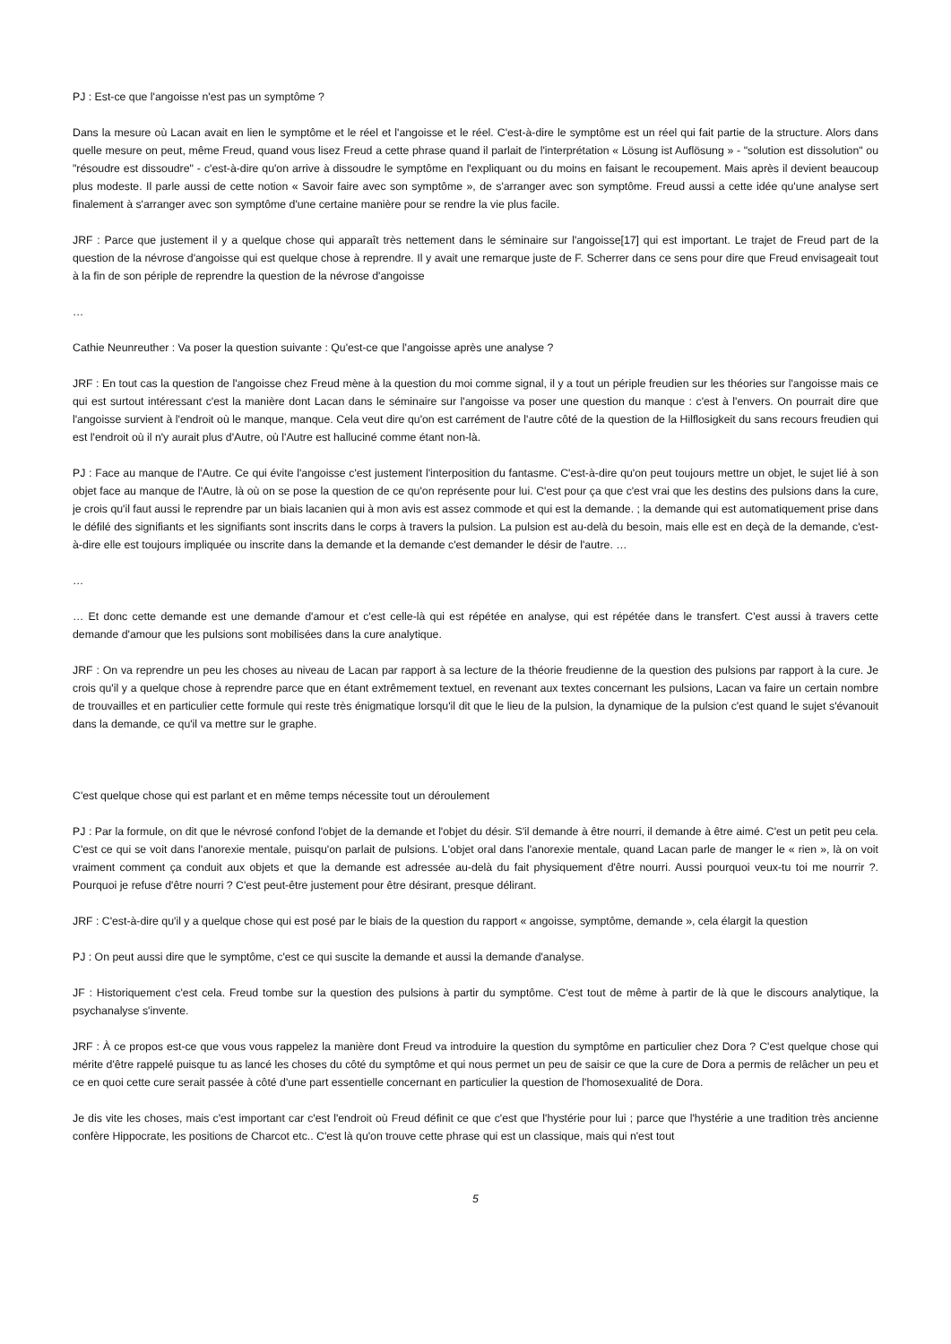PJ : Est-ce que l'angoisse n'est pas un symptôme ?
Dans la mesure où Lacan avait en lien le symptôme et le réel et l'angoisse et le réel. C'est-à-dire le symptôme est un réel qui fait partie de la structure. Alors dans quelle mesure on peut, même Freud, quand vous lisez Freud a cette phrase quand il parlait de l'interprétation « Lösung ist Auflösung » - "solution est dissolution" ou "résoudre est dissoudre" - c'est-à-dire qu'on arrive à dissoudre le symptôme en l'expliquant ou du moins en faisant le recoupement. Mais après il devient beaucoup plus modeste. Il parle aussi de cette notion « Savoir faire avec son symptôme », de s'arranger avec son symptôme. Freud aussi a cette idée qu'une analyse sert finalement à s'arranger avec son symptôme d'une certaine manière pour se rendre la vie plus facile.
JRF : Parce que justement il y a quelque chose qui apparaît très nettement dans le séminaire sur l'angoisse[17] qui est important. Le trajet de Freud part de la question de la névrose d'angoisse qui est quelque chose à reprendre. Il y avait une remarque juste de F. Scherrer dans ce sens pour dire que Freud envisageait tout à la fin de son périple de reprendre la question de la névrose d'angoisse
…
Cathie Neunreuther : Va poser la question suivante : Qu'est-ce que l'angoisse après une analyse ?
JRF : En tout cas la question de l'angoisse chez Freud mène à la question du moi comme signal, il y a tout un périple freudien sur les théories sur l'angoisse mais ce qui est surtout intéressant c'est la manière dont Lacan dans le séminaire sur l'angoisse va poser une question du manque : c'est à l'envers. On pourrait dire que l'angoisse survient à l'endroit où le manque, manque. Cela veut dire qu'on est carrément de l'autre côté de la question de la Hilflosigkeit du sans recours freudien qui est l'endroit où il n'y aurait plus d'Autre, où l'Autre est halluciné comme étant non-là.
PJ : Face au manque de l'Autre. Ce qui évite l'angoisse c'est justement l'interposition du fantasme. C'est-à-dire qu'on peut toujours mettre un objet, le sujet lié à son objet face au manque de l'Autre, là où on se pose la question de ce qu'on représente pour lui. C'est pour ça que c'est vrai que les destins des pulsions dans la cure, je crois qu'il faut aussi le reprendre par un biais lacanien qui à mon avis est assez commode et qui est la demande. ; la demande qui est automatiquement prise dans le défilé des signifiants et les signifiants sont inscrits dans le corps à travers la pulsion. La pulsion est au-delà du besoin, mais elle est en deçà de la demande, c'est-à-dire elle est toujours impliquée ou inscrite dans la demande et la demande c'est demander le désir de l'autre. …
…
… Et donc cette demande est une demande d'amour et c'est celle-là qui est répétée en analyse, qui est répétée dans le transfert. C'est aussi à travers cette demande d'amour que les pulsions sont mobilisées dans la cure analytique.
JRF : On va reprendre un peu les choses au niveau de Lacan par rapport à sa lecture de la théorie freudienne de la question des pulsions par rapport à la cure. Je crois qu'il y a quelque chose à reprendre parce que en étant extrêmement textuel, en revenant aux textes concernant les pulsions, Lacan va faire un certain nombre de trouvailles et en particulier cette formule qui reste très énigmatique lorsqu'il dit que le lieu de la pulsion, la dynamique de la pulsion c'est quand le sujet s'évanouit dans la demande, ce qu'il va mettre sur le graphe.
C'est quelque chose qui est parlant et en même temps nécessite tout un déroulement
PJ : Par la formule, on dit que le névrosé confond l'objet de la demande et l'objet du désir. S'il demande à être nourri, il demande à être aimé. C'est un petit peu cela. C'est ce qui se voit dans l'anorexie mentale, puisqu'on parlait de pulsions. L'objet oral dans l'anorexie mentale, quand Lacan parle de manger le « rien », là on voit vraiment comment ça conduit aux objets et que la demande est adressée au-delà du fait physiquement d'être nourri. Aussi pourquoi veux-tu toi me nourrir ?. Pourquoi je refuse d'être nourri ? C'est peut-être justement pour être désirant, presque délirant.
JRF : C'est-à-dire qu'il y a quelque chose qui est posé par le biais de la question du rapport « angoisse, symptôme, demande », cela élargit la question
PJ : On peut aussi dire que le symptôme, c'est ce qui suscite la demande et aussi la demande d'analyse.
JF : Historiquement c'est cela. Freud tombe sur la question des pulsions à partir du symptôme. C'est tout de même à partir de là que le discours analytique, la psychanalyse s'invente.
JRF : À ce propos est-ce que vous vous rappelez la manière dont Freud va introduire la question du symptôme en particulier chez Dora ? C'est quelque chose qui mérite d'être rappelé puisque tu as lancé les choses du côté du symptôme et qui nous permet un peu de saisir ce que la cure de Dora a permis de relâcher un peu et ce en quoi cette cure serait passée à côté d'une part essentielle concernant en particulier la question de l'homosexualité de Dora.
Je dis vite les choses, mais c'est important car c'est l'endroit où Freud définit ce que c'est que l'hystérie pour lui ; parce que l'hystérie a une tradition très ancienne confère Hippocrate, les positions de Charcot etc.. C'est là qu'on trouve cette phrase qui est un classique, mais qui n'est tout
5